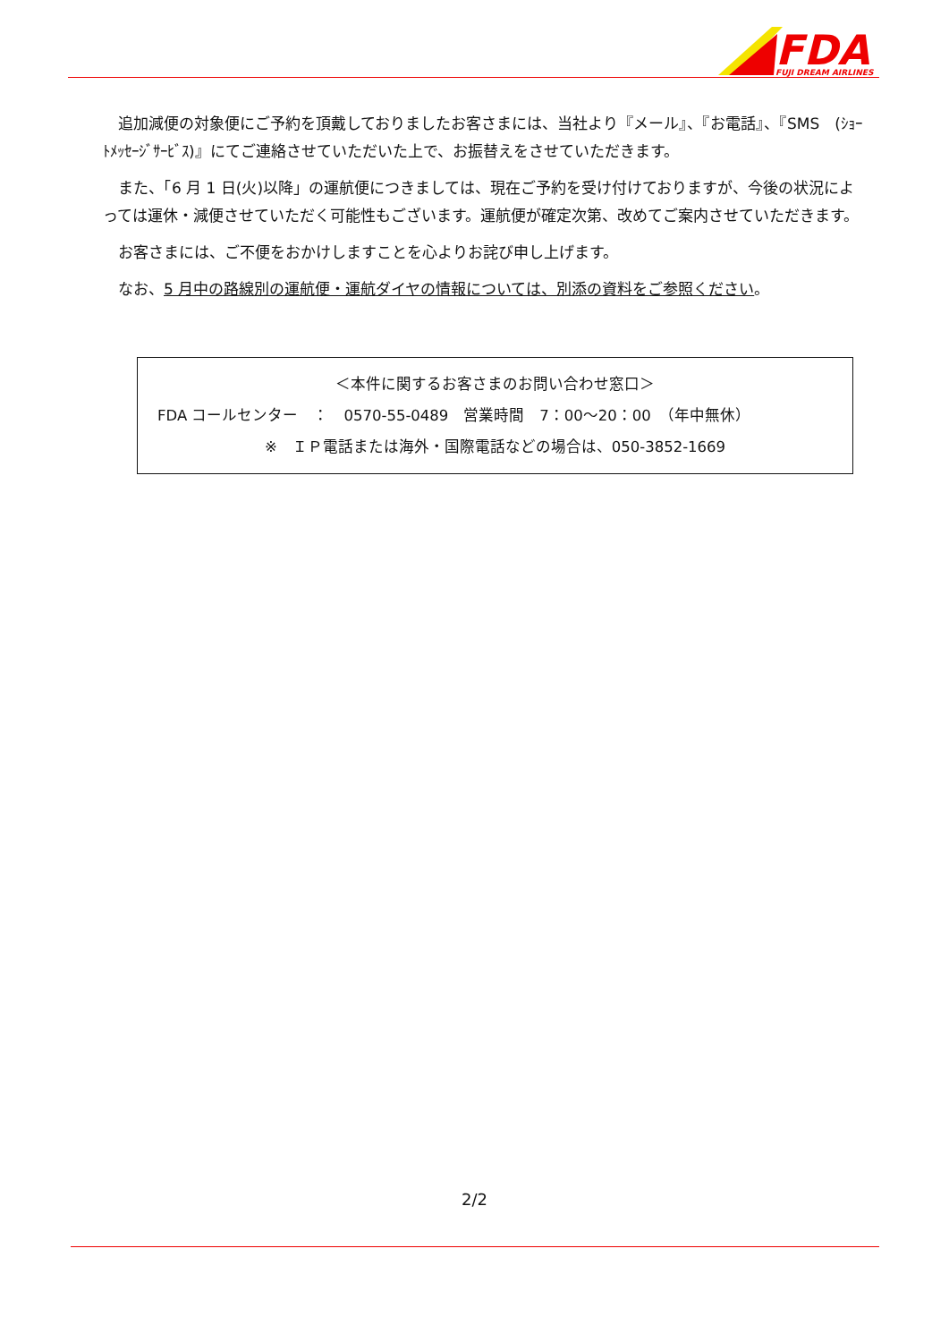FDA
FUJI DREAM AIRLINES
追加減便の対象便にご予約を頂戴しておりましたお客さまには、当社より『メール』、『お電話』、『SMS　(ｼｮｰﾄﾒｯｾｰｼﾞｻｰﾋﾞｽ)』にてご連絡させていただいた上で、お振替えをさせていただきます。
また、「6 月 1 日(火)以降」の運航便につきましては、現在ご予約を受け付けておりますが、今後の状況によっては運休・減便させていただく可能性もございます。運航便が確定次第、改めてご案内させていただきます。
お客さまには、ご不便をおかけしますことを心よりお詫び申し上げます。
なお、5 月中の路線別の運航便・運航ダイヤの情報については、別添の資料をご参照ください。
＜本件に関するお客さまのお問い合わせ窓口＞
FDA コールセンター　：　0570-55-0489　営業時間　7：00～20：00　（年中無休）
※　ＩＰ電話または海外・国際電話などの場合は、050-3852-1669
2/2